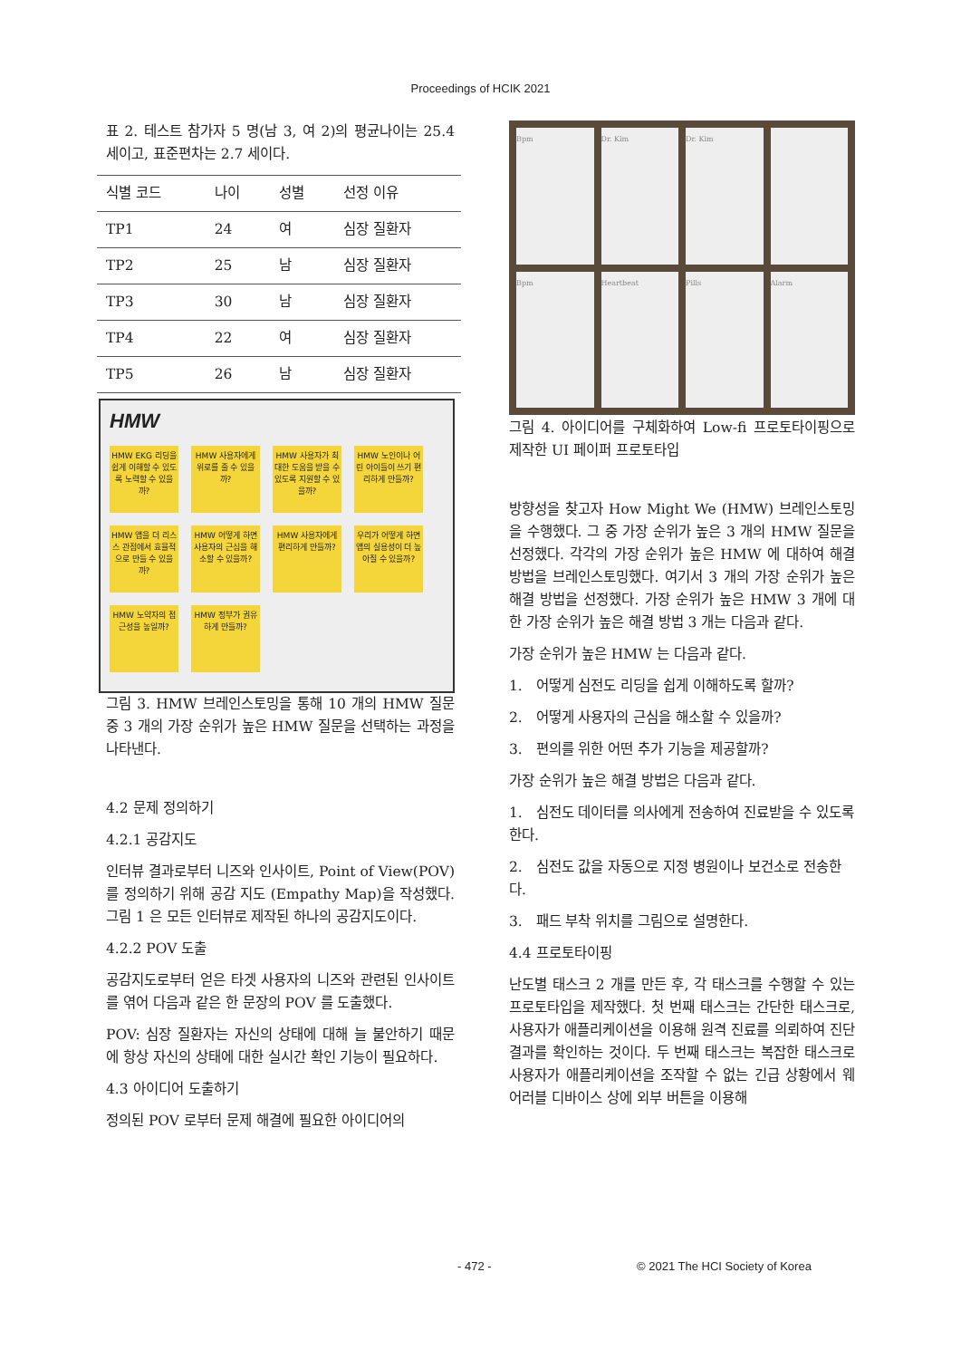Proceedings of HCIK 2021
표 2. 테스트 참가자 5 명(남 3, 여 2)의 평균나이는 25.4 세이고, 표준편차는 2.7 세이다.
| 식별 코드 | 나이 | 성별 | 선정 이유 |
| --- | --- | --- | --- |
| TP1 | 24 | 여 | 심장 질환자 |
| TP2 | 25 | 남 | 심장 질환자 |
| TP3 | 30 | 남 | 심장 질환자 |
| TP4 | 22 | 여 | 심장 질환자 |
| TP5 | 26 | 남 | 심장 질환자 |
HMW
HMW EKG 리딩을 쉽게 이해할 수 있도록 노력할 수 있을까?
HMW 사용자에게 위로를 줄 수 있을까?
HMW 사용자가 최대한 도움을 받을 수 있도록 지원할 수 있을까?
HMW 노인이나 어린 아이들이 쓰기 편리하게 만들까?
HMW 앱을 더 리스스 관점에서 효율적으로 만들 수 있을까?
HMW 어떻게 하면 사용자의 근심을 해소할 수 있을까?
HMW 사용자에게 편리하게 만들까?
우리가 어떻게 하면 앱의 실용성이 더 높아질 수 있을까?
HMW 노약자의 접근성을 높일까?
HMW 정부가 권유하게 만들까?
그림 3. HMW 브레인스토밍을 통해 10 개의 HMW 질문 중 3 개의 가장 순위가 높은 HMW 질문을 선택하는 과정을 나타낸다.
4.2 문제 정의하기
4.2.1 공감지도
인터뷰 결과로부터 니즈와 인사이트, Point of View(POV)를 정의하기 위해 공감 지도 (Empathy Map)을 작성했다. 그림 1 은 모든 인터뷰로 제작된 하나의 공감지도이다.
4.2.2 POV 도출
공감지도로부터 얻은 타겟 사용자의 니즈와 관련된 인사이트를 엮어 다음과 같은 한 문장의 POV 를 도출했다.
POV: 심장 질환자는 자신의 상태에 대해 늘 불안하기 때문에 항상 자신의 상태에 대한 실시간 확인 기능이 필요하다.
4.3 아이디어 도출하기
정의된 POV 로부터 문제 해결에 필요한 아이디어의
Bpm
Dr. Kim
Dr. Kim
Bpm
Heartbeat
Pills
Alarm
그림 4. 아이디어를 구체화하여 Low-fi 프로토타이핑으로 제작한 UI 페이퍼 프로토타입
방향성을 찾고자 How Might We (HMW) 브레인스토밍을 수행했다. 그 중 가장 순위가 높은 3 개의 HMW 질문을 선정했다. 각각의 가장 순위가 높은 HMW 에 대하여 해결 방법을 브레인스토밍했다. 여기서 3 개의 가장 순위가 높은 해결 방법을 선정했다. 가장 순위가 높은 HMW 3 개에 대한 가장 순위가 높은 해결 방법 3 개는 다음과 같다.
가장 순위가 높은 HMW 는 다음과 같다.
1. 어떻게 심전도 리딩을 쉽게 이해하도록 할까?
2. 어떻게 사용자의 근심을 해소할 수 있을까?
3. 편의를 위한 어떤 추가 기능을 제공할까?
가장 순위가 높은 해결 방법은 다음과 같다.
1. 심전도 데이터를 의사에게 전송하여 진료받을 수 있도록 한다.
2. 심전도 값을 자동으로 지정 병원이나 보건소로 전송한다.
3. 패드 부착 위치를 그림으로 설명한다.
4.4 프로토타이핑
난도별 태스크 2 개를 만든 후, 각 태스크를 수행할 수 있는 프로토타입을 제작했다. 첫 번째 태스크는 간단한 태스크로, 사용자가 애플리케이션을 이용해 원격 진료를 의뢰하여 진단 결과를 확인하는 것이다. 두 번째 태스크는 복잡한 태스크로 사용자가 애플리케이션을 조작할 수 없는 긴급 상황에서 웨어러블 디바이스 상에 외부 버튼을 이용해
- 472 - © 2021 The HCI Society of Korea